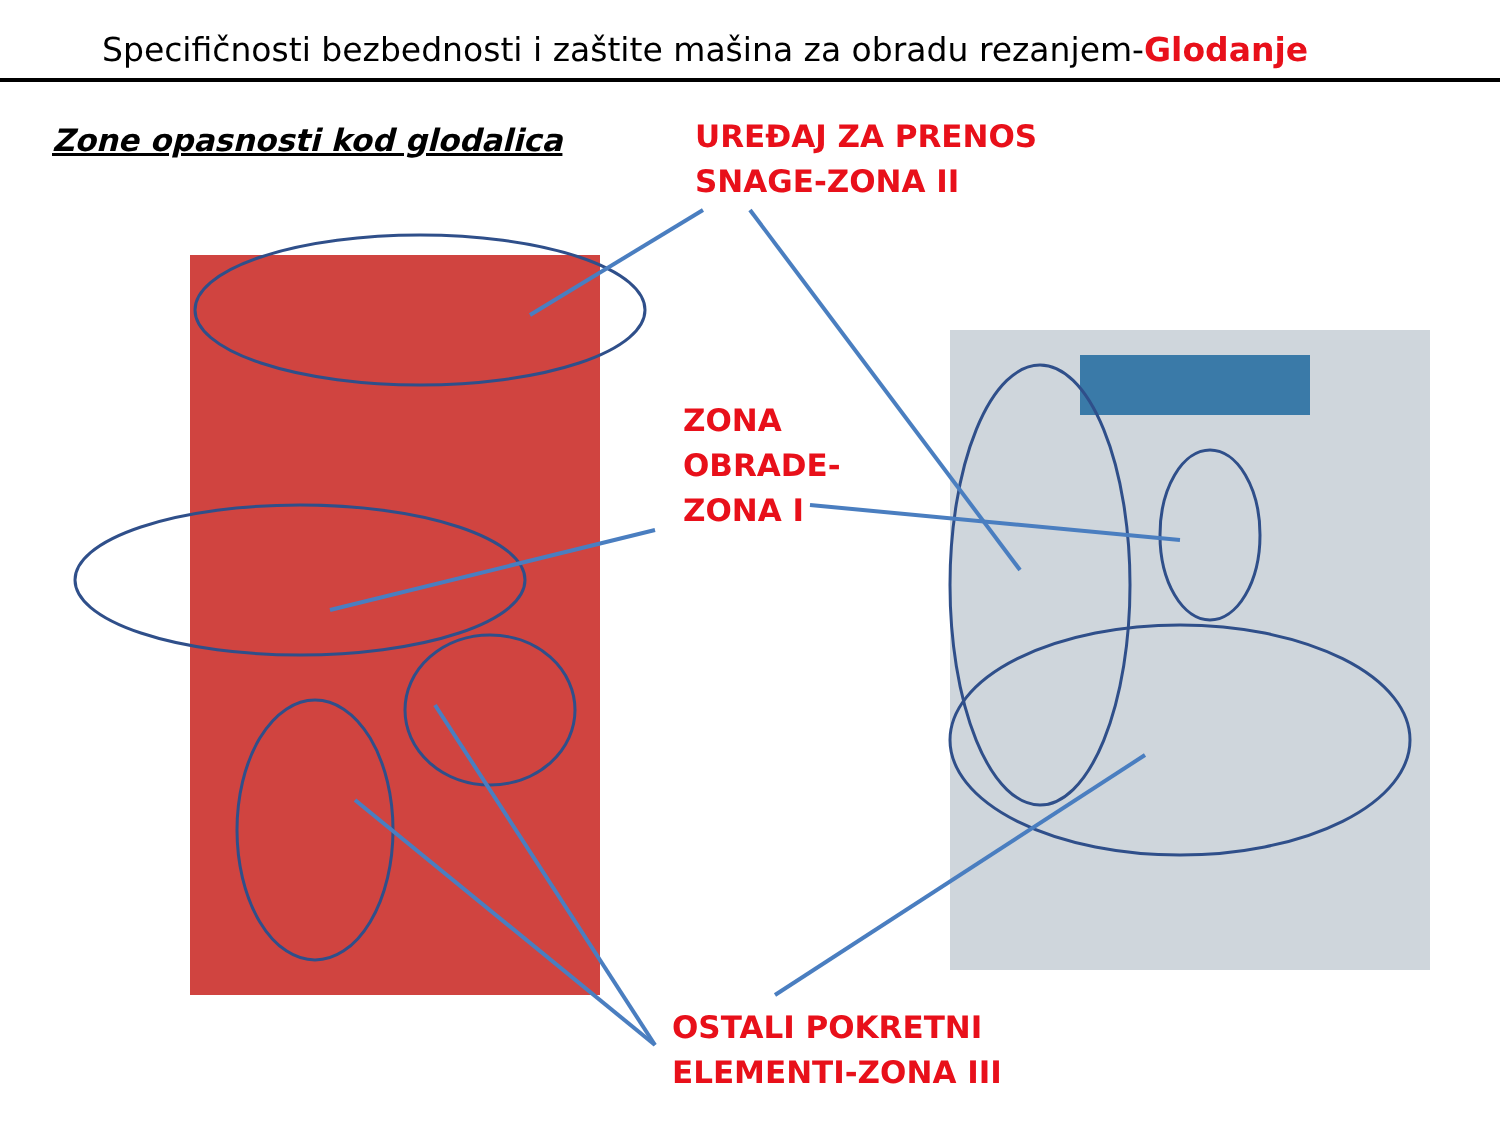Specifičnosti bezbednosti i zaštite mašina za obradu rezanjem-Glodanje
Zone opasnosti kod glodalica
UREĐAJ ZA PRENOS
SNAGE-ZONA II
ZONA
OBRADE-
ZONA I
OSTALI POKRETNI
ELEMENTI-ZONA III